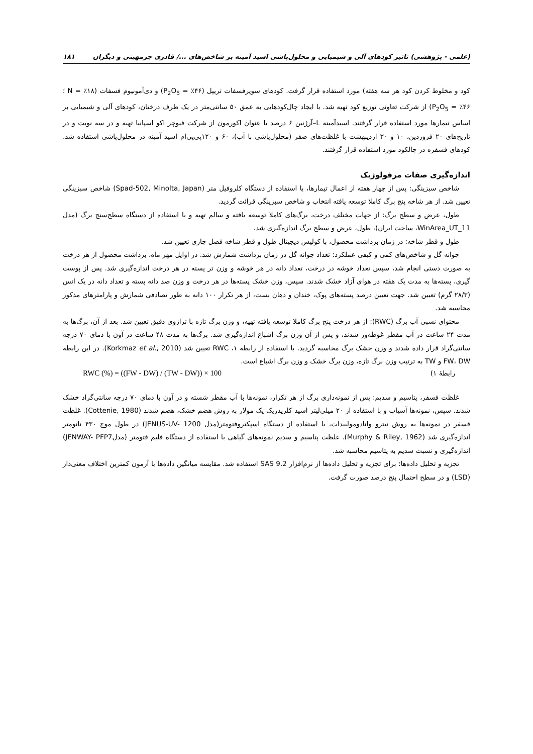(علمی - پژوهشی) تاثیر کودهای آلی و شیمیایی و محلول‌پاشی اسید آمینه بر شاخص‌های .../ قادری چرمهینی و دیگران ۱۸۱
کود و مخلوط کردن کود هر سه هفته) مورد استفاده قرار گرفت. کودهای سوپرفسفات تریپل (P<sub>2</sub>O<sub>5</sub> = ٪۴۶) و دی‌آمونیوم فسفات (N = ٪۱۸ ؛P<sub>2</sub>O<sub>5</sub> = ٪۴۶) از شرکت تعاونی توزیع کود تهیه شد. با ایجاد چال‌کودهایی به عمق ۵۰ سانتی‌متر در یک طرف درختان، کودهای آلی و شیمیایی بر اساس تیمارها مورد استفاده قرار گرفتند. اسیدآمینه L–آرژنین ۶ درصد با عنوان اکورمون از شرکت فیوچر اکو اسپانیا تهیه و در سه نوبت و در تاریخ‌های ۲۰ فروردین، ۱۰ و ۳۰ اردیبهشت با غلظت‌های صفر (محلول‌پاشی با آب)، ۶۰ و ۱۲۰پی‌پی‌ام اسید آمینه در محلول‌پاشی استفاده شد. کودهای فسفره در چالکود مورد استفاده قرار گرفتند.
اندازه‌گیری صفات مرفولوژیک
شاخص سبزینگی: پس از چهار هفته از اعمال تیمارها، با استفاده از دستگاه کلروفیل متر (Spad-502, Minolta, Japan) شاخص سبزینگی تعیین شد. از هر شاخه پنج برگ کاملا توسعه یافته انتخاب و شاخص سبزینگی قرائت گردید.
طول، عرض و سطح برگ: از جهات مختلف درخت، برگ‌های کاملا توسعه یافته و سالم تهیه و با استفاده از دستگاه سطح‌سنج برگ (مدل WinArea_UT_11، ساخت ایران)، طول، عرض و سطح برگ اندازه‌گیری شد.
طول و قطر شاخه: در زمان برداشت محصول، با کولیس دیجیتال طول و قطر شاخه فصل جاری تعیین شد.
جوانه گل و شاخص‌های کمی و کیفی عملکرد: تعداد جوانه گل در زمان برداشت شمارش شد. در اوایل مهر ماه، برداشت محصول از هر درخت به صورت دستی انجام شد، سپس تعداد خوشه در درخت، تعداد دانه در هر خوشه و وزن تر پسته در هر درخت اندازه‌گیری شد. پس از پوست گیری، پسته‌ها به مدت یک هفته در هوای آزاد خشک شدند. سپس، وزن خشک پسته‌ها در هر درخت و وزن صد دانه پسته و تعداد دانه در یک انس (۲۸/۳ گرم) تعیین شد. جهت تعیین درصد پسته‌های پوک، خندان و دهان بست، از هر تکرار ۱۰۰ دانه به طور تصادفی شمارش و پارامترهای مذکور محاسبه شد.
محتوای نسبی آب برگ (RWC): از هر درخت پنج برگ کاملا توسعه یافته تهیه، و وزن برگ تازه با ترازوی دقیق تعیین شد. بعد از آن، برگ‌ها به مدت ۲۴ ساعت در آب مقطر غوطه‌ور شدند، و پس از آن وزن برگ اشباع اندازه‌گیری شد. برگ‌ها به مدت ۴۸ ساعت در آون با دمای ۷۰ درجه سانتی‌گراد قرار داده شدند و وزن خشک برگ محاسبه گردید. با استفاده از رابطه ۱، RWC تعیین شد (Korkmaz et al., 2010). در این رابطه FW، DW و TW به ترتیب وزن برگ تازه، وزن برگ خشک و وزن برگ اشباع است.
رابطهٔ ۱) RWC (%) = ((FW - DW) / (TW - DW)) × 100
غلظت فسفر، پتاسیم و سدیم: پس از نمونه‌داری برگ از هر تکرار، نمونه‌ها با آب مقطر شسته و در آون با دمای ۷۰ درجه سانتی‌گراد خشک شدند. سپس، نمونه‌ها آسیاب و با استفاده از ۲۰ میلی‌لیتر اسید کلریدریک یک مولار به روش هضم خشک، هضم شدند (Cottenie, 1980). غلظت فسفر در نمونه‌ها به روش نیترو وانادومولیبدات، با استفاده از دستگاه اسپکتروفتومتر(مدل JENUS-UV- 1200) در طول موج ۴۳۰ نانومتر اندازه‌گیری شد (Murphy & Riley, 1962). غلظت پتاسیم و سدیم نمونه‌های گیاهی با استفاده از دستگاه فلیم فتومتر (مدلJENWAY- PFP7) اندازه‌گیری و نسبت سدیم به پتاسیم محاسبه شد.
تجزیه و تحلیل داده‌ها: برای تجزیه و تحلیل داده‌ها از نرم‌افزار SAS 9.2 استفاده شد. مقایسه میانگین داده‌ها با آزمون کمترین اختلاف معنی‌دار (LSD) و در سطح احتمال پنج درصد صورت گرفت.